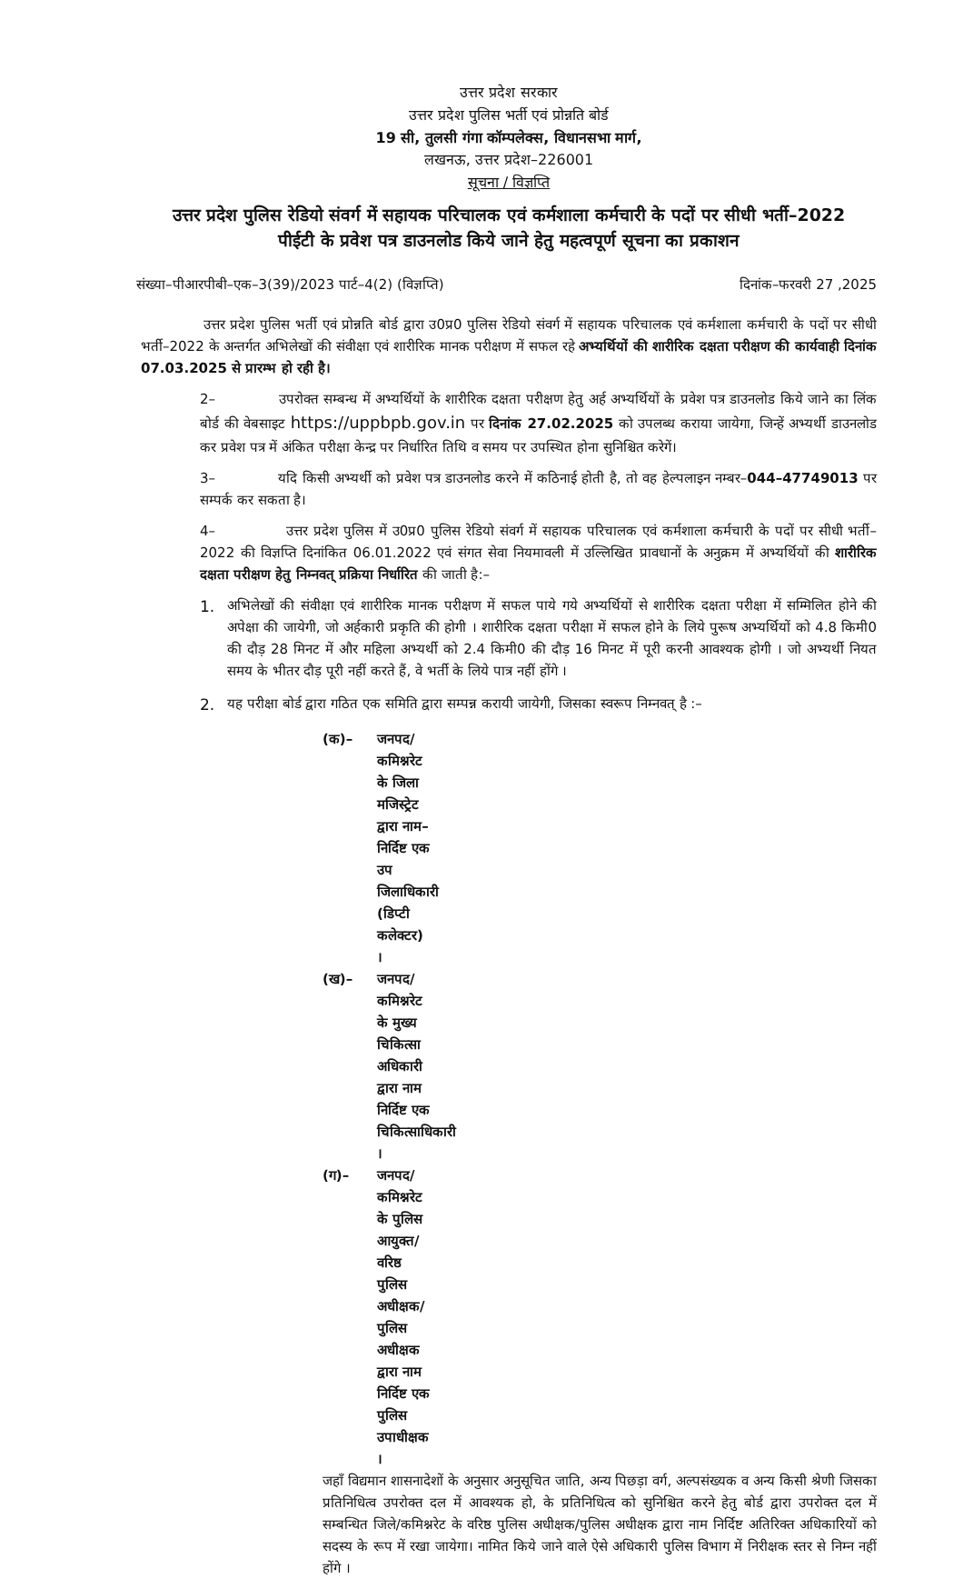उत्तर प्रदेश सरकार
उत्तर प्रदेश पुलिस भर्ती एवं प्रोन्नति बोर्ड
19 सी, तुलसी गंगा कॉम्पलेक्स, विधानसभा मार्ग,
लखनऊ, उत्तर प्रदेश–226001
सूचना / विज्ञप्ति
उत्तर प्रदेश पुलिस रेडियो संवर्ग में सहायक परिचालक एवं कर्मशाला कर्मचारी के पदों पर सीधी भर्ती–2022
पीईटी के प्रवेश पत्र डाउनलोड किये जाने हेतु महत्वपूर्ण सूचना का प्रकाशन
संख्या–पीआरपीबी–एक–3(39)/2023 पार्ट–4(2) (विज्ञप्ति) दिनांक–फरवरी 27 ,2025
उत्तर प्रदेश पुलिस भर्ती एवं प्रोन्नति बोर्ड द्वारा उ0प्र0 पुलिस रेडियो संवर्ग में सहायक परिचालक एवं कर्मशाला कर्मचारी के पदों पर सीधी भर्ती–2022 के अन्तर्गत अभिलेखों की संवीक्षा एवं शारीरिक मानक परीक्षण में सफल रहे अभ्यर्थियों की शारीरिक दक्षता परीक्षण की कार्यवाही दिनांक 07.03.2025 से प्रारम्भ हो रही है।
2– उपरोक्त सम्बन्ध में अभ्यर्थियों के शारीरिक दक्षता परीक्षण हेतु अर्ह अभ्यर्थियों के प्रवेश पत्र डाउनलोड किये जाने का लिंक बोर्ड की वेबसाइट https://uppbpb.gov.in पर दिनांक 27.02.2025 को उपलब्ध कराया जायेगा, जिन्हें अभ्यर्थी डाउनलोड कर प्रवेश पत्र में अंकित परीक्षा केन्द्र पर निर्धारित तिथि व समय पर उपस्थित होना सुनिश्चित करेगें।
3– यदि किसी अभ्यर्थी को प्रवेश पत्र डाउनलोड करने में कठिनाई होती है, तो वह हेल्पलाइन नम्बर–044–47749013 पर सम्पर्क कर सकता है।
4– उत्तर प्रदेश पुलिस में उ0प्र0 पुलिस रेडियो संवर्ग में सहायक परिचालक एवं कर्मशाला कर्मचारी के पदों पर सीधी भर्ती–2022 की विज्ञप्ति दिनांकित 06.01.2022 एवं संगत सेवा नियमावली में उल्लिखित प्रावधानों के अनुक्रम में अभ्यर्थियों की शारीरिक दक्षता परीक्षण हेतु निम्नवत् प्रक्रिया निर्धारित की जाती है:–
1. अभिलेखों की संवीक्षा एवं शारीरिक मानक परीक्षण में सफल पाये गये अभ्यर्थियों से शारीरिक दक्षता परीक्षा में सम्मिलित होने की अपेक्षा की जायेगी, जो अर्हकारी प्रकृति की होगी । शारीरिक दक्षता परीक्षा में सफल होने के लिये पुरूष अभ्यर्थियों को 4.8 किमी0 की दौड़ 28 मिनट में और महिला अभ्यर्थी को 2.4 किमी0 की दौड़ 16 मिनट में पूरी करनी आवश्यक होगी । जो अभ्यर्थी नियत समय के भीतर दौड़ पूरी नहीं करते हैं, वे भर्ती के लिये पात्र नहीं होंगे ।
2. यह परीक्षा बोर्ड द्वारा गठित एक समिति द्वारा सम्पन्न करायी जायेगी, जिसका स्वरूप निम्नवत् है :–
(क)– जनपद/कमिश्नरेट के जिला मजिस्ट्रेट द्वारा नाम–निर्दिष्ट एक उप जिलाधिकारी (डिप्टी कलेक्टर) ।
(ख)– जनपद/कमिश्नरेट के मुख्य चिकित्सा अधिकारी द्वारा नाम निर्दिष्ट एक चिकित्साधिकारी ।
(ग)– जनपद/कमिश्नरेट के पुलिस आयुक्त/वरिष्ठ पुलिस अधीक्षक/पुलिस अधीक्षक द्वारा नाम निर्दिष्ट एक पुलिस उपाधीक्षक ।
जहाँ विद्यमान शासनादेशों के अनुसार अनुसूचित जाति, अन्य पिछड़ा वर्ग, अल्पसंख्यक व अन्य किसी श्रेणी जिसका प्रतिनिधित्व उपरोक्त दल में आवश्यक हो, के प्रतिनिधित्व को सुनिश्चित करने हेतु बोर्ड द्वारा उपरोक्त दल में सम्बन्धित जिले/कमिश्नरेट के वरिष्ठ पुलिस अधीक्षक/पुलिस अधीक्षक द्वारा नाम निर्दिष्ट अतिरिक्त अधिकारियों को सदस्य के रूप में रखा जायेगा। नामित किये जाने वाले ऐसे अधिकारी पुलिस विभाग में निरीक्षक स्तर से निम्न नहीं होंगे ।